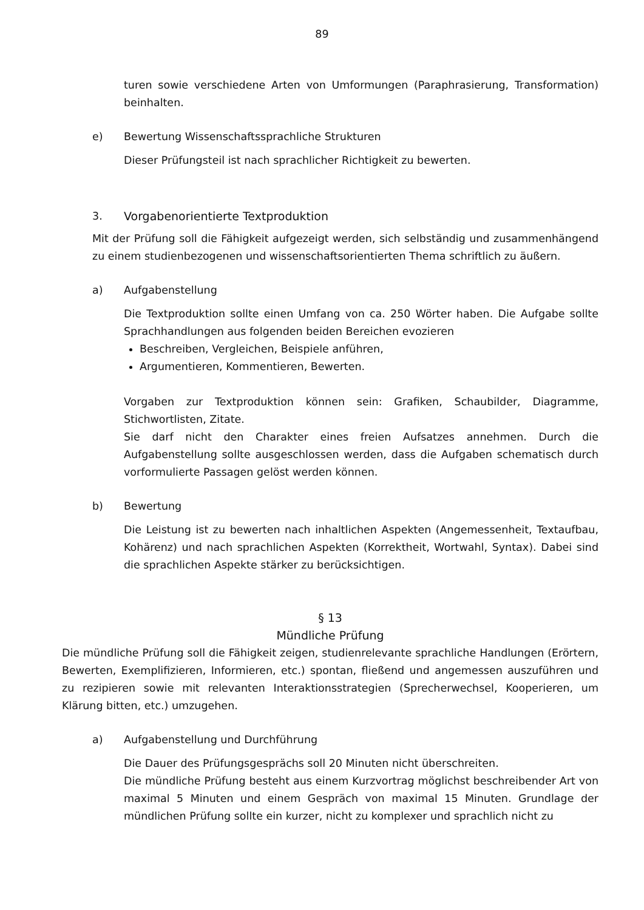89
turen sowie verschiedene Arten von Umformungen (Paraphrasierung, Transformation) beinhalten.
e) Bewertung Wissenschaftssprachliche Strukturen
Dieser Prüfungsteil ist nach sprachlicher Richtigkeit zu bewerten.
3. Vorgabenorientierte Textproduktion
Mit der Prüfung soll die Fähigkeit aufgezeigt werden, sich selbständig und zusammenhängend zu einem studienbezogenen und wissenschaftsorientierten Thema schriftlich zu äußern.
a) Aufgabenstellung
Die Textproduktion sollte einen Umfang von ca. 250 Wörter haben. Die Aufgabe sollte Sprachhandlungen aus folgenden beiden Bereichen evozieren
Beschreiben, Vergleichen, Beispiele anführen,
Argumentieren, Kommentieren, Bewerten.
Vorgaben zur Textproduktion können sein: Grafiken, Schaubilder, Diagramme, Stichwortlisten, Zitate.
Sie darf nicht den Charakter eines freien Aufsatzes annehmen. Durch die Aufgabenstellung sollte ausgeschlossen werden, dass die Aufgaben schematisch durch vorformulierte Passagen gelöst werden können.
b) Bewertung
Die Leistung ist zu bewerten nach inhaltlichen Aspekten (Angemessenheit, Textaufbau, Kohärenz) und nach sprachlichen Aspekten (Korrektheit, Wortwahl, Syntax). Dabei sind die sprachlichen Aspekte stärker zu berücksichtigen.
§ 13
Mündliche Prüfung
Die mündliche Prüfung soll die Fähigkeit zeigen, studienrelevante sprachliche Handlungen (Erörtern, Bewerten, Exemplifizieren, Informieren, etc.) spontan, fließend und angemessen auszuführen und zu rezipieren sowie mit relevanten Interaktionsstrategien (Sprecherwechsel, Kooperieren, um Klärung bitten, etc.) umzugehen.
a) Aufgabenstellung und Durchführung
Die Dauer des Prüfungsgesprächs soll 20 Minuten nicht überschreiten.
Die mündliche Prüfung besteht aus einem Kurzvortrag möglichst beschreibender Art von maximal 5 Minuten und einem Gespräch von maximal 15 Minuten. Grundlage der mündlichen Prüfung sollte ein kurzer, nicht zu komplexer und sprachlich nicht zu